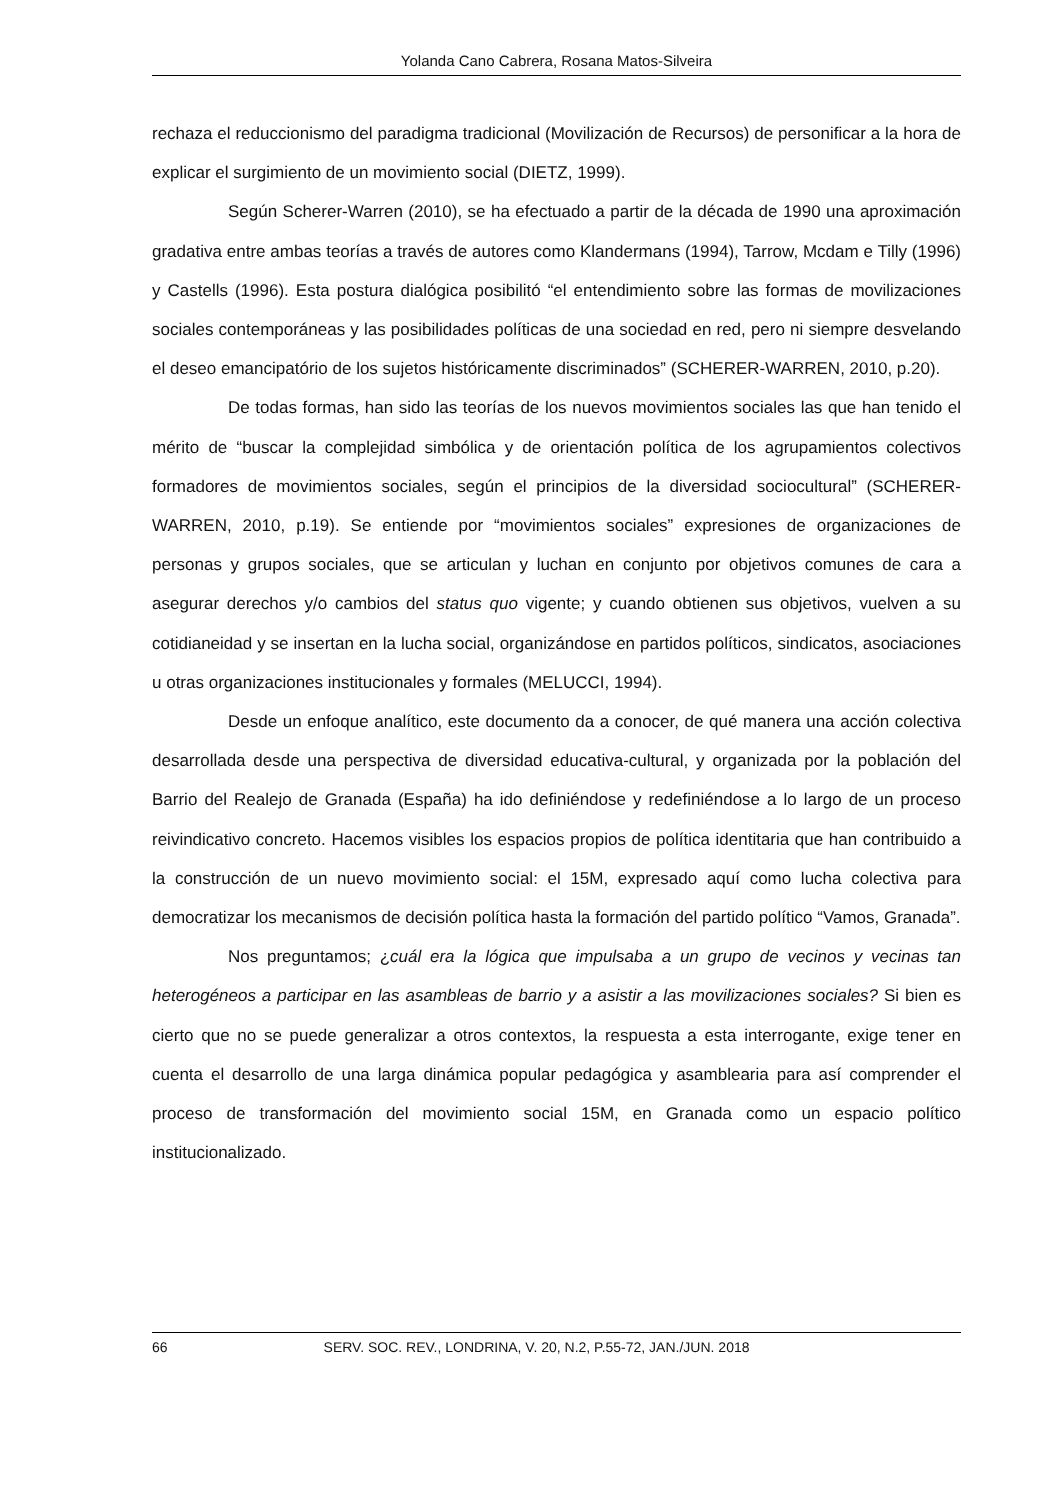Yolanda Cano Cabrera, Rosana Matos-Silveira
rechaza el reduccionismo del paradigma tradicional (Movilización de Recursos) de personificar a la hora de explicar el surgimiento de un movimiento social (DIETZ, 1999).
Según Scherer-Warren (2010), se ha efectuado a partir de la década de 1990 una aproximación gradativa entre ambas teorías a través de autores como Klandermans (1994), Tarrow, Mcdam e Tilly (1996) y Castells (1996). Esta postura dialógica posibilitó “el entendimiento sobre las formas de movilizaciones sociales contemporáneas y las posibilidades políticas de una sociedad en red, pero ni siempre desvelando el deseo emancipatório de los sujetos históricamente discriminados” (SCHERER-WARREN, 2010, p.20).
De todas formas, han sido las teorías de los nuevos movimientos sociales las que han tenido el mérito de “buscar la complejidad simbólica y de orientación política de los agrupamientos colectivos formadores de movimientos sociales, según el principios de la diversidad sociocultural” (SCHERER-WARREN, 2010, p.19). Se entiende por “movimientos sociales” expresiones de organizaciones de personas y grupos sociales, que se articulan y luchan en conjunto por objetivos comunes de cara a asegurar derechos y/o cambios del status quo vigente; y cuando obtienen sus objetivos, vuelven a su cotidianeidad y se insertan en la lucha social, organizándose en partidos políticos, sindicatos, asociaciones u otras organizaciones institucionales y formales (MELUCCI, 1994).
Desde un enfoque analítico, este documento da a conocer, de qué manera una acción colectiva desarrollada desde una perspectiva de diversidad educativa-cultural, y organizada por la población del Barrio del Realejo de Granada (España) ha ido definiéndose y redefiniéndose a lo largo de un proceso reivindicativo concreto. Hacemos visibles los espacios propios de política identitaria que han contribuido a la construcción de un nuevo movimiento social: el 15M, expresado aquí como lucha colectiva para democratizar los mecanismos de decisión política hasta la formación del partido político “Vamos, Granada”.
Nos preguntamos; ¿cuál era la lógica que impulsaba a un grupo de vecinos y vecinas tan heterogéneos a participar en las asambleas de barrio y a asistir a las movilizaciones sociales? Si bien es cierto que no se puede generalizar a otros contextos, la respuesta a esta interrogante, exige tener en cuenta el desarrollo de una larga dinámica popular pedagógica y asamblearia para así comprender el proceso de transformación del movimiento social 15M, en Granada como un espacio político institucionalizado.
66 SERV. SOC. REV., LONDRINA, V. 20, N.2, P.55-72, JAN./JUN. 2018